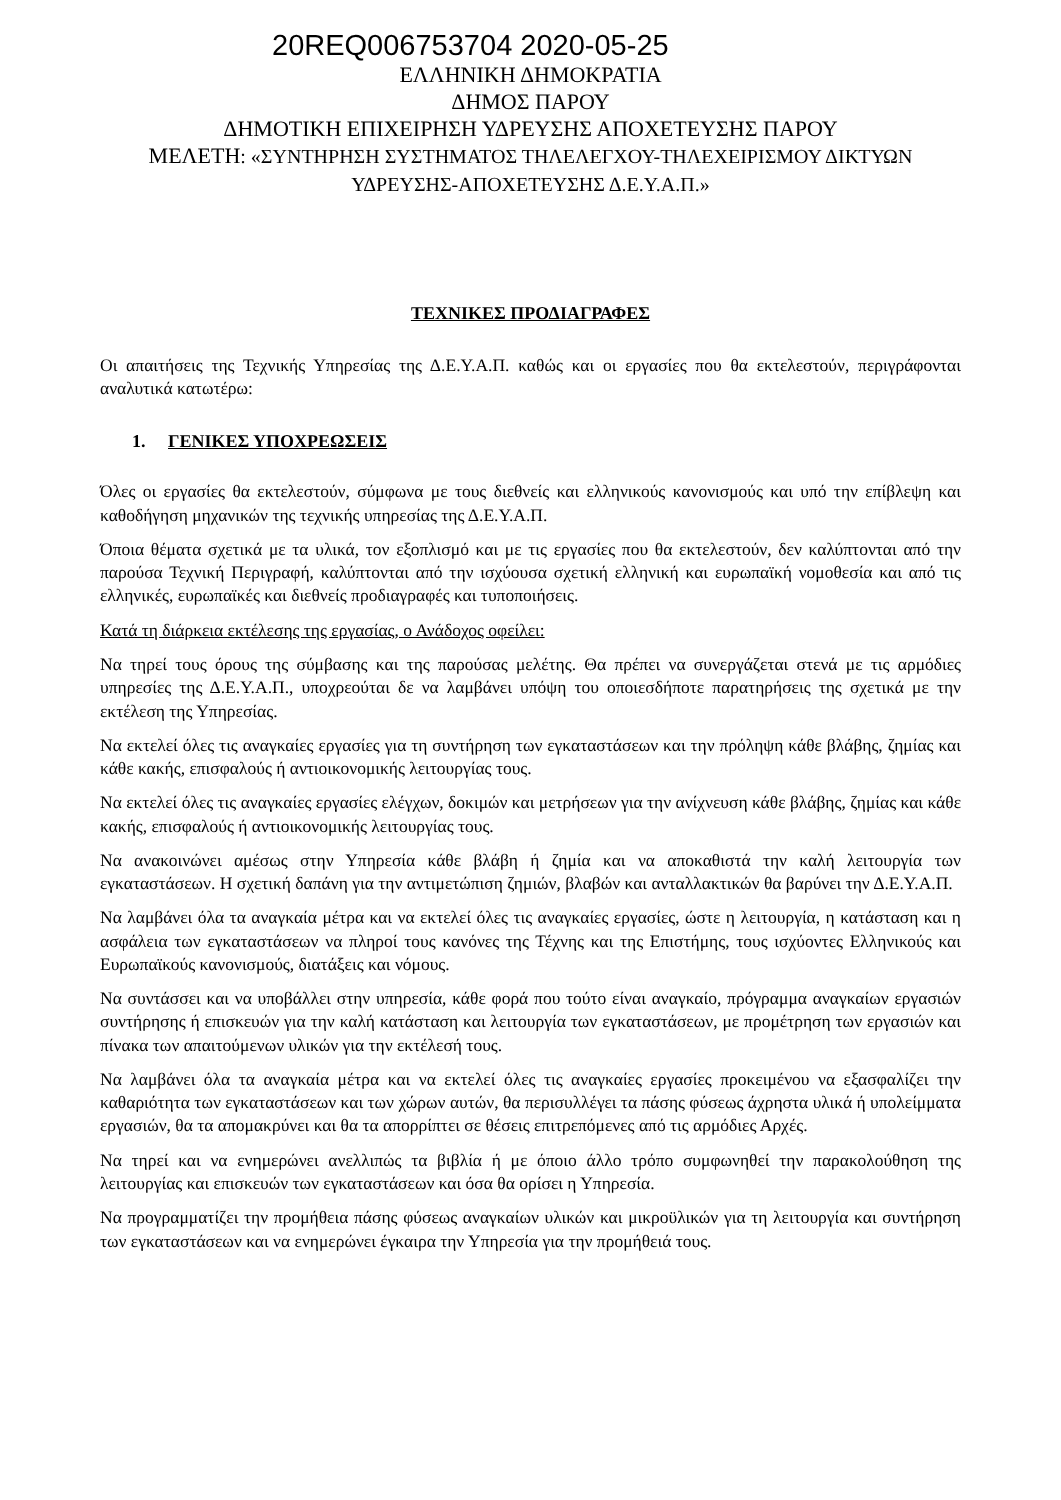20REQ006753704 2020-05-25
ΕΛΛΗΝΙΚΗ ΔΗΜΟΚΡΑΤΙΑ
ΔΗΜΟΣ ΠΑΡΟΥ
ΔΗΜΟΤΙΚΗ ΕΠΙΧΕΙΡΗΣΗ ΥΔΡΕΥΣΗΣ ΑΠΟΧΕΤΕΥΣΗΣ ΠΑΡΟΥ
ΜΕΛΕΤΗ: «ΣΥΝΤΗΡΗΣΗ ΣΥΣΤΗΜΑΤΟΣ ΤΗΛΕΛΕΓΧΟΥ-ΤΗΛΕΧΕΙΡΙΣΜΟΥ ΔΙΚΤΥΩΝ ΥΔΡΕΥΣΗΣ-ΑΠΟΧΕΤΕΥΣΗΣ Δ.Ε.Υ.Α.Π.»
ΤΕΧΝΙΚΕΣ ΠΡΟΔΙΑΓΡΑΦΕΣ
Οι απαιτήσεις της Τεχνικής Υπηρεσίας της Δ.Ε.Υ.Α.Π. καθώς και οι εργασίες που θα εκτελεστούν, περιγράφονται αναλυτικά κατωτέρω:
1. ΓΕΝΙΚΕΣ ΥΠΟΧΡΕΩΣΕΙΣ
Όλες οι εργασίες θα εκτελεστούν, σύμφωνα με τους διεθνείς και ελληνικούς κανονισμούς και υπό την επίβλεψη και καθοδήγηση μηχανικών της τεχνικής υπηρεσίας της Δ.Ε.Υ.Α.Π.
Όποια θέματα σχετικά με τα υλικά, τον εξοπλισμό και με τις εργασίες που θα εκτελεστούν, δεν καλύπτονται από την παρούσα Τεχνική Περιγραφή, καλύπτονται από την ισχύουσα σχετική ελληνική και ευρωπαϊκή νομοθεσία και από τις ελληνικές, ευρωπαϊκές και διεθνείς προδιαγραφές και τυποποιήσεις.
Κατά τη διάρκεια εκτέλεσης της εργασίας, ο Ανάδοχος οφείλει:
Να τηρεί τους όρους της σύμβασης και της παρούσας μελέτης. Θα πρέπει να συνεργάζεται στενά με τις αρμόδιες υπηρεσίες της Δ.Ε.Υ.Α.Π., υποχρεούται δε να λαμβάνει υπόψη του οποιεσδήποτε παρατηρήσεις της σχετικά με την εκτέλεση της Υπηρεσίας.
Να εκτελεί όλες τις αναγκαίες εργασίες για τη συντήρηση των εγκαταστάσεων και την πρόληψη κάθε βλάβης, ζημίας και κάθε κακής, επισφαλούς ή αντιοικονομικής λειτουργίας τους.
Να εκτελεί όλες τις αναγκαίες εργασίες ελέγχων, δοκιμών και μετρήσεων για την ανίχνευση κάθε βλάβης, ζημίας και κάθε κακής, επισφαλούς ή αντιοικονομικής λειτουργίας τους.
Να ανακοινώνει αμέσως στην Υπηρεσία κάθε βλάβη ή ζημία και να αποκαθιστά την καλή λειτουργία των εγκαταστάσεων. Η σχετική δαπάνη για την αντιμετώπιση ζημιών, βλαβών και ανταλλακτικών θα βαρύνει την Δ.Ε.Υ.Α.Π.
Να λαμβάνει όλα τα αναγκαία μέτρα και να εκτελεί όλες τις αναγκαίες εργασίες, ώστε η λειτουργία, η κατάσταση και η ασφάλεια των εγκαταστάσεων να πληροί τους κανόνες της Τέχνης και της Επιστήμης, τους ισχύοντες Ελληνικούς και Ευρωπαϊκούς κανονισμούς, διατάξεις και νόμους.
Να συντάσσει και να υποβάλλει στην υπηρεσία, κάθε φορά που τούτο είναι αναγκαίο, πρόγραμμα αναγκαίων εργασιών συντήρησης ή επισκευών για την καλή κατάσταση και λειτουργία των εγκαταστάσεων, με προμέτρηση των εργασιών και πίνακα των απαιτούμενων υλικών για την εκτέλεσή τους.
Να λαμβάνει όλα τα αναγκαία μέτρα και να εκτελεί όλες τις αναγκαίες εργασίες προκειμένου να εξασφαλίζει την καθαριότητα των εγκαταστάσεων και των χώρων αυτών, θα περισυλλέγει τα πάσης φύσεως άχρηστα υλικά ή υπολείμματα εργασιών, θα τα απομακρύνει και θα τα απορρίπτει σε θέσεις επιτρεπόμενες από τις αρμόδιες Αρχές.
Να τηρεί και να ενημερώνει ανελλιπώς τα βιβλία ή με όποιο άλλο τρόπο συμφωνηθεί την παρακολούθηση της λειτουργίας και επισκευών των εγκαταστάσεων και όσα θα ορίσει η Υπηρεσία.
Να προγραμματίζει την προμήθεια πάσης φύσεως αναγκαίων υλικών και μικροϋλικών για τη λειτουργία και συντήρηση των εγκαταστάσεων και να ενημερώνει έγκαιρα την Υπηρεσία για την προμήθειά τους.